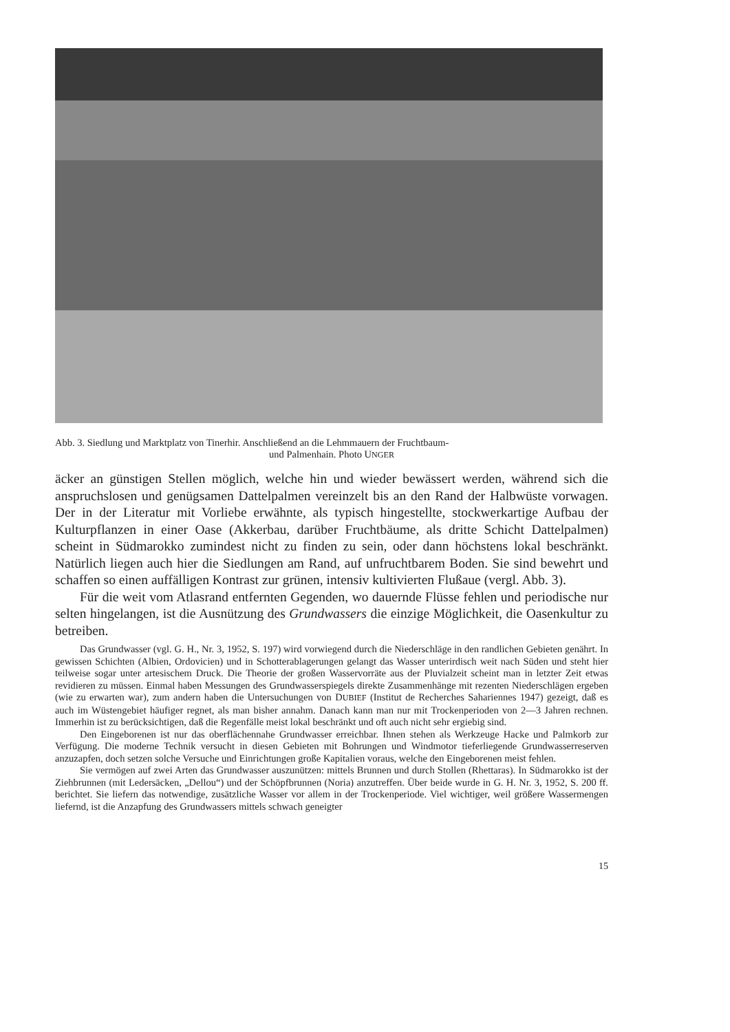Abb. 3. Siedlung und Marktplatz von Tinerhir. Anschließend an die Lehmmauern der Fruchtbaum-
und Palmenhain. Photo UNGER
äcker an günstigen Stellen möglich, welche hin und wieder bewässert werden, während sich die anspruchslosen und genügsamen Dattelpalmen vereinzelt bis an den Rand der Halbwüste vorwagen. Der in der Literatur mit Vorliebe erwähnte, als typisch hingestellte, stockwerkartige Aufbau der Kulturpflanzen in einer Oase (Akkerbau, darüber Fruchtbäume, als dritte Schicht Dattelpalmen) scheint in Südmarokko zumindest nicht zu finden zu sein, oder dann höchstens lokal beschränkt. Natürlich liegen auch hier die Siedlungen am Rand, auf unfruchtbarem Boden. Sie sind bewehrt und schaffen so einen auffälligen Kontrast zur grünen, intensiv kultivierten Flußaue (vergl. Abb. 3).
Für die weit vom Atlasrand entfernten Gegenden, wo dauernde Flüsse fehlen und periodische nur selten hingelangen, ist die Ausnützung des Grundwassers die einzige Möglichkeit, die Oasenkultur zu betreiben.
Das Grundwasser (vgl. G. H., Nr. 3, 1952, S. 197) wird vorwiegend durch die Niederschläge in den randlichen Gebieten genährt. In gewissen Schichten (Albien, Ordovicien) und in Schotterablagerungen gelangt das Wasser unterirdisch weit nach Süden und steht hier teilweise sogar unter artesischem Druck. Die Theorie der großen Wasservorräte aus der Pluvialzeit scheint man in letzter Zeit etwas revidieren zu müssen. Einmal haben Messungen des Grundwasserspiegels direkte Zusammenhänge mit rezenten Niederschlägen ergeben (wie zu erwarten war), zum andern haben die Untersuchungen von DUBIEF (Institut de Recherches Sahariennes 1947) gezeigt, daß es auch im Wüstengebiet häufiger regnet, als man bisher annahm. Danach kann man nur mit Trockenperioden von 2—3 Jahren rechnen. Immerhin ist zu berücksichtigen, daß die Regenfälle meist lokal beschränkt und oft auch nicht sehr ergiebig sind.
Den Eingeborenen ist nur das oberflächennahe Grundwasser erreichbar. Ihnen stehen als Werkzeuge Hacke und Palmkorb zur Verfügung. Die moderne Technik versucht in diesen Gebieten mit Bohrungen und Windmotor tieferliegende Grundwasserreserven anzuzapfen, doch setzen solche Versuche und Einrichtungen große Kapitalien voraus, welche den Eingeborenen meist fehlen.
Sie vermögen auf zwei Arten das Grundwasser auszunützen: mittels Brunnen und durch Stollen (Rhettaras). In Südmarokko ist der Ziehbrunnen (mit Ledersäcken, „Dellou“) und der Schöpfbrunnen (Noria) anzutreffen. Über beide wurde in G. H. Nr. 3, 1952, S. 200 ff. berichtet. Sie liefern das notwendige, zusätzliche Wasser vor allem in der Trockenperiode. Viel wichtiger, weil größere Wassermengen liefernd, ist die Anzapfung des Grundwassers mittels schwach geneigter
15